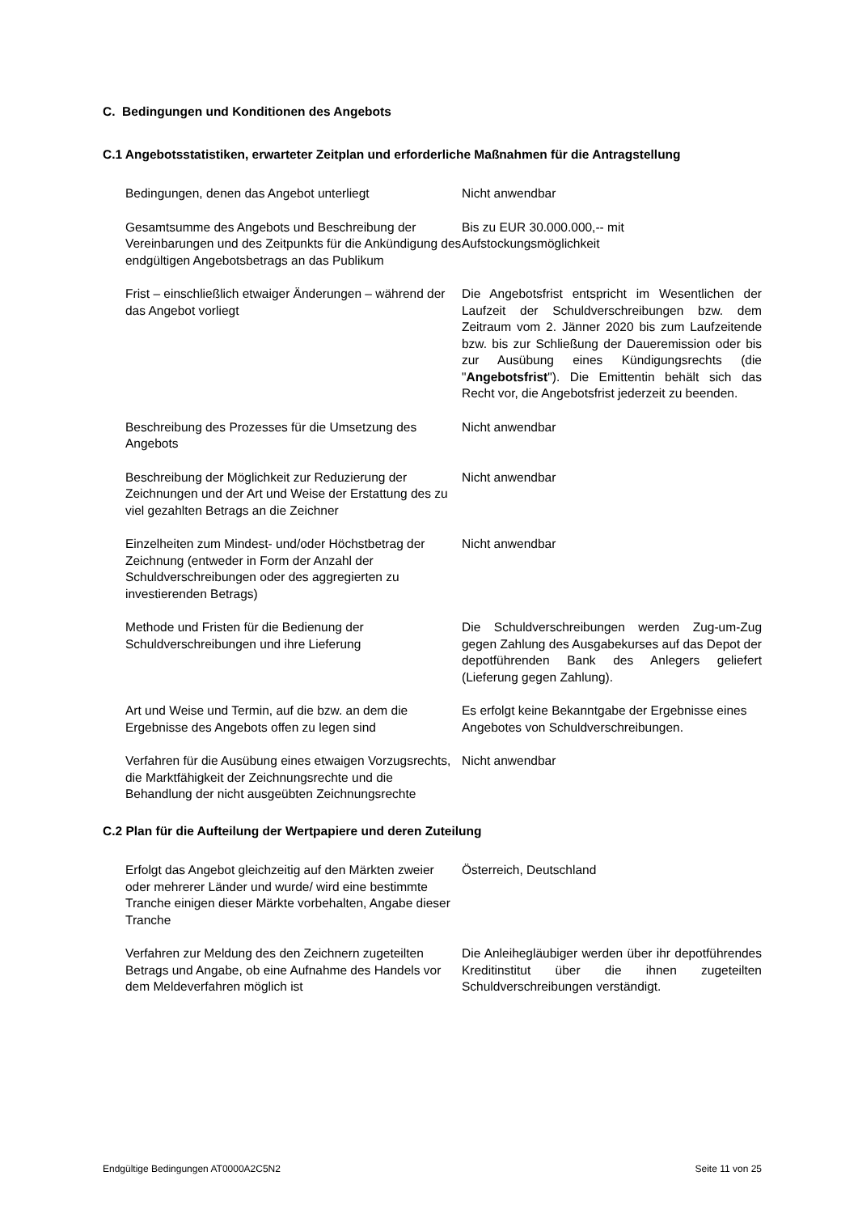C. Bedingungen und Konditionen des Angebots
C.1 Angebotsstatistiken, erwarteter Zeitplan und erforderliche Maßnahmen für die Antragstellung
| Bedingungen, denen das Angebot unterliegt | Nicht anwendbar |
| Gesamtsumme des Angebots und Beschreibung der Vereinbarungen und des Zeitpunkts für die Ankündigung des endgültigen Angebotsbetrags an das Publikum | Bis zu EUR 30.000.000,-- mit Aufstockungsmöglichkeit |
| Frist – einschließlich etwaiger Änderungen – während der das Angebot vorliegt | Die Angebotsfrist entspricht im Wesentlichen der Laufzeit der Schuldverschreibungen bzw. dem Zeitraum vom 2. Jänner 2020 bis zum Laufzeitende bzw. bis zur Schließung der Daueremission oder bis zur Ausübung eines Kündigungsrechts (die " Angebotsfrist "). Die Emittentin behält sich das Recht vor, die Angebotsfrist jederzeit zu beenden. |
| Beschreibung des Prozesses für die Umsetzung des Angebots | Nicht anwendbar |
| Beschreibung der Möglichkeit zur Reduzierung der Zeichnungen und der Art und Weise der Erstattung des zu viel gezahlten Betrags an die Zeichner | Nicht anwendbar |
| Einzelheiten zum Mindest- und/oder Höchstbetrag der Zeichnung (entweder in Form der Anzahl der Schuldverschreibungen oder des aggregierten zu investierenden Betrags) | Nicht anwendbar |
| Methode und Fristen für die Bedienung der Schuldverschreibungen und ihre Lieferung | Die Schuldverschreibungen werden Zug-um-Zug gegen Zahlung des Ausgabekurses auf das Depot der depotführenden Bank des Anlegers geliefert (Lieferung gegen Zahlung). |
| Art und Weise und Termin, auf die bzw. an dem die Ergebnisse des Angebots offen zu legen sind | Es erfolgt keine Bekanntgabe der Ergebnisse eines Angebotes von Schuldverschreibungen. |
| Verfahren für die Ausübung eines etwaigen Vorzugsrechts, die Marktfähigkeit der Zeichnungsrechte und die Behandlung der nicht ausgeübten Zeichnungsrechte | Nicht anwendbar |
C.2 Plan für die Aufteilung der Wertpapiere und deren Zuteilung
| Erfolgt das Angebot gleichzeitig auf den Märkten zweier oder mehrerer Länder und wurde/ wird eine bestimmte Tranche einigen dieser Märkte vorbehalten, Angabe dieser Tranche | Österreich, Deutschland |
| Verfahren zur Meldung des den Zeichnern zugeteilten Betrags und Angabe, ob eine Aufnahme des Handels vor dem Meldeverfahren möglich ist | Die Anleihegläubiger werden über ihr depotführendes Kreditinstitut über die ihnen zugeteilten Schuldverschreibungen verständigt. |
Endgültige Bedingungen AT0000A2C5N2 Seite 11 von 25